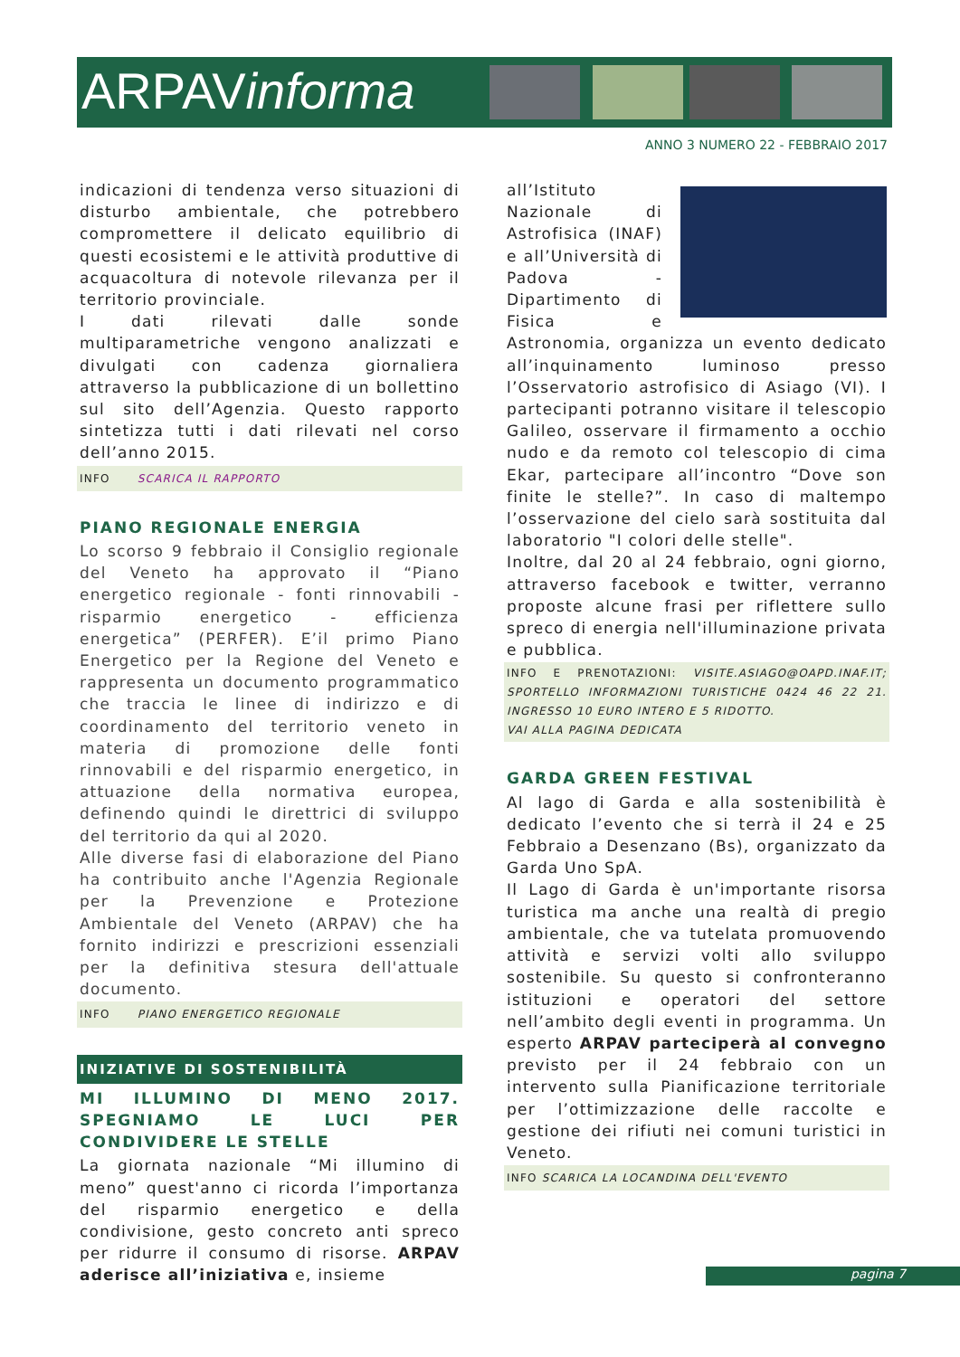ARPAVinforma
ANNO 3 NUMERO 22 - FEBBRAIO 2017
indicazioni di tendenza verso situazioni di disturbo ambientale, che potrebbero compromettere il delicato equilibrio di questi ecosistemi e le attività produttive di acquacoltura di notevole rilevanza per il territorio provinciale.
I dati rilevati dalle sonde multiparametriche vengono analizzati e divulgati con cadenza giornaliera attraverso la pubblicazione di un bollettino sul sito dell’Agenzia. Questo rapporto sintetizza tutti i dati rilevati nel corso dell’anno 2015.
INFO SCARICA IL RAPPORTO
PIANO REGIONALE ENERGIA
Lo scorso 9 febbraio il Consiglio regionale del Veneto ha approvato il “Piano energetico regionale - fonti rinnovabili - risparmio energetico - efficienza energetica” (PERFER). E’il primo Piano Energetico per la Regione del Veneto e rappresenta un documento programmatico che traccia le linee di indirizzo e di coordinamento del territorio veneto in materia di promozione delle fonti rinnovabili e del risparmio energetico, in attuazione della normativa europea, definendo quindi le direttrici di sviluppo del territorio da qui al 2020.
Alle diverse fasi di elaborazione del Piano ha contribuito anche l'Agenzia Regionale per la Prevenzione e Protezione Ambientale del Veneto (ARPAV) che ha fornito indirizzi e prescrizioni essenziali per la definitiva stesura dell'attuale documento.
INFO PIANO ENERGETICO REGIONALE
INIZIATIVE DI SOSTENIBILITÀ
MI ILLUMINO DI MENO 2017. SPEGNIAMO LE LUCI PER CONDIVIDERE LE STELLE
La giornata nazionale “Mi illumino di meno” quest'anno ci ricorda l’importanza del risparmio energetico e della condivisione, gesto concreto anti spreco per ridurre il consumo di risorse. ARPAV aderisce all’iniziativa e, insieme
all’Istituto Nazionale di Astrofisica (INAF) e all’Università di Padova - Dipartimento di Fisica e Astronomia, organizza un evento dedicato all’inquinamento luminoso presso l’Osservatorio astrofisico di Asiago (VI). I partecipanti potranno visitare il telescopio Galileo, osservare il firmamento a occhio nudo e da remoto col telescopio di cima Ekar, partecipare all’incontro “Dove son finite le stelle?”. In caso di maltempo l’osservazione del cielo sarà sostituita dal laboratorio "I colori delle stelle".
Inoltre, dal 20 al 24 febbraio, ogni giorno, attraverso facebook e twitter, verranno proposte alcune frasi per riflettere sullo spreco di energia nell'illuminazione privata e pubblica.
INFO E PRENOTAZIONI: VISITE.ASIAGO@OAPD.INAF.IT; SPORTELLO INFORMAZIONI TURISTICHE 0424 46 22 21. INGRESSO 10 EURO INTERO E 5 RIDOTTO.
VAI ALLA PAGINA DEDICATA
GARDA GREEN FESTIVAL
Al lago di Garda e alla sostenibilità è dedicato l’evento che si terrà il 24 e 25 Febbraio a Desenzano (Bs), organizzato da Garda Uno SpA.
Il Lago di Garda è un'importante risorsa turistica ma anche una realtà di pregio ambientale, che va tutelata promuovendo attività e servizi volti allo sviluppo sostenibile. Su questo si confronteranno istituzioni e operatori del settore nell’ambito degli eventi in programma. Un esperto ARPAV parteciperà al convegno previsto per il 24 febbraio con un intervento sulla Pianificazione territoriale per l’ottimizzazione delle raccolte e gestione dei rifiuti nei comuni turistici in Veneto.
INFO SCARICA LA LOCANDINA DELL'EVENTO
pagina 7